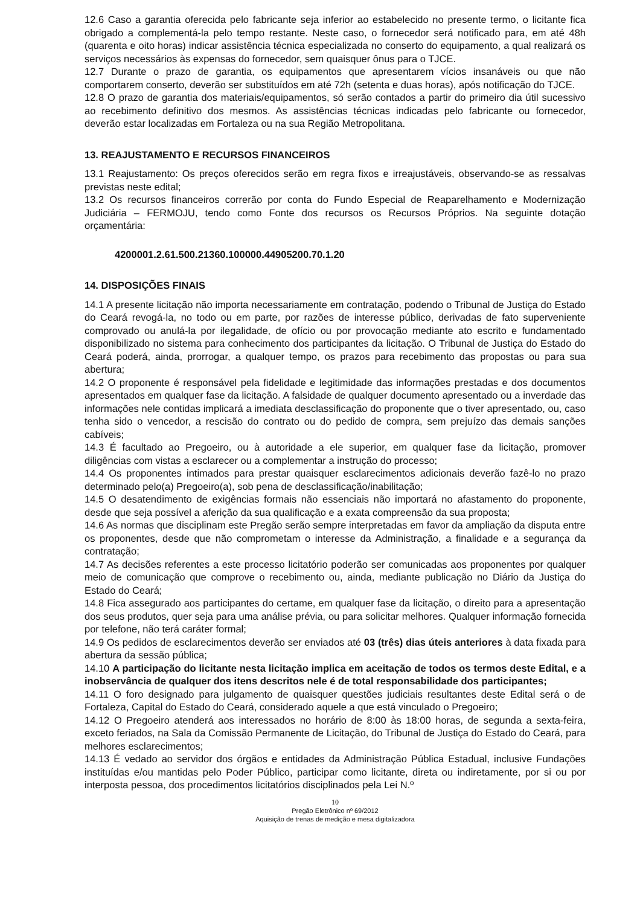12.6 Caso a garantia oferecida pelo fabricante seja inferior ao estabelecido no presente termo, o licitante fica obrigado a complementá-la pelo tempo restante. Neste caso, o fornecedor será notificado para, em até 48h (quarenta e oito horas) indicar assistência técnica especializada no conserto do equipamento, a qual realizará os serviços necessários às expensas do fornecedor, sem quaisquer ônus para o TJCE.
12.7 Durante o prazo de garantia, os equipamentos que apresentarem vícios insanáveis ou que não comportarem conserto, deverão ser substituídos em até 72h (setenta e duas horas), após notificação do TJCE.
12.8 O prazo de garantia dos materiais/equipamentos, só serão contados a partir do primeiro dia útil sucessivo ao recebimento definitivo dos mesmos. As assistências técnicas indicadas pelo fabricante ou fornecedor, deverão estar localizadas em Fortaleza ou na sua Região Metropolitana.
13. REAJUSTAMENTO E RECURSOS FINANCEIROS
13.1 Reajustamento: Os preços oferecidos serão em regra fixos e irreajustáveis, observando-se as ressalvas previstas neste edital;
13.2 Os recursos financeiros correrão por conta do Fundo Especial de Reaparelhamento e Modernização Judiciária – FERMOJU, tendo como Fonte dos recursos os Recursos Próprios. Na seguinte dotação orçamentária:
4200001.2.61.500.21360.100000.44905200.70.1.20
14. DISPOSIÇÕES FINAIS
14.1 A presente licitação não importa necessariamente em contratação, podendo o Tribunal de Justiça do Estado do Ceará revogá-la, no todo ou em parte, por razões de interesse público, derivadas de fato superveniente comprovado ou anulá-la por ilegalidade, de ofício ou por provocação mediante ato escrito e fundamentado disponibilizado no sistema para conhecimento dos participantes da licitação. O Tribunal de Justiça do Estado do Ceará poderá, ainda, prorrogar, a qualquer tempo, os prazos para recebimento das propostas ou para sua abertura;
14.2 O proponente é responsável pela fidelidade e legitimidade das informações prestadas e dos documentos apresentados em qualquer fase da licitação. A falsidade de qualquer documento apresentado ou a inverdade das informações nele contidas implicará a imediata desclassificação do proponente que o tiver apresentado, ou, caso tenha sido o vencedor, a rescisão do contrato ou do pedido de compra, sem prejuízo das demais sanções cabíveis;
14.3 É facultado ao Pregoeiro, ou à autoridade a ele superior, em qualquer fase da licitação, promover diligências com vistas a esclarecer ou a complementar a instrução do processo;
14.4 Os proponentes intimados para prestar quaisquer esclarecimentos adicionais deverão fazê-lo no prazo determinado pelo(a) Pregoeiro(a), sob pena de desclassificação/inabilitação;
14.5 O desatendimento de exigências formais não essenciais não importará no afastamento do proponente, desde que seja possível a aferição da sua qualificação e a exata compreensão da sua proposta;
14.6 As normas que disciplinam este Pregão serão sempre interpretadas em favor da ampliação da disputa entre os proponentes, desde que não comprometam o interesse da Administração, a finalidade e a segurança da contratação;
14.7 As decisões referentes a este processo licitatório poderão ser comunicadas aos proponentes por qualquer meio de comunicação que comprove o recebimento ou, ainda, mediante publicação no Diário da Justiça do Estado do Ceará;
14.8 Fica assegurado aos participantes do certame, em qualquer fase da licitação, o direito para a apresentação dos seus produtos, quer seja para uma análise prévia, ou para solicitar melhores. Qualquer informação fornecida por telefone, não terá caráter formal;
14.9 Os pedidos de esclarecimentos deverão ser enviados até 03 (três) dias úteis anteriores à data fixada para abertura da sessão pública;
14.10 A participação do licitante nesta licitação implica em aceitação de todos os termos deste Edital, e a inobservância de qualquer dos itens descritos nele é de total responsabilidade dos participantes;
14.11 O foro designado para julgamento de quaisquer questões judiciais resultantes deste Edital será o de Fortaleza, Capital do Estado do Ceará, considerado aquele a que está vinculado o Pregoeiro;
14.12 O Pregoeiro atenderá aos interessados no horário de 8:00 às 18:00 horas, de segunda a sexta-feira, exceto feriados, na Sala da Comissão Permanente de Licitação, do Tribunal de Justiça do Estado do Ceará, para melhores esclarecimentos;
14.13 É vedado ao servidor dos órgãos e entidades da Administração Pública Estadual, inclusive Fundações instituídas e/ou mantidas pelo Poder Público, participar como licitante, direta ou indiretamente, por si ou por interposta pessoa, dos procedimentos licitatórios disciplinados pela Lei N.º
10
Pregão Eletrônico nº 69/2012
Aquisição de trenas de medição e mesa digitalizadora